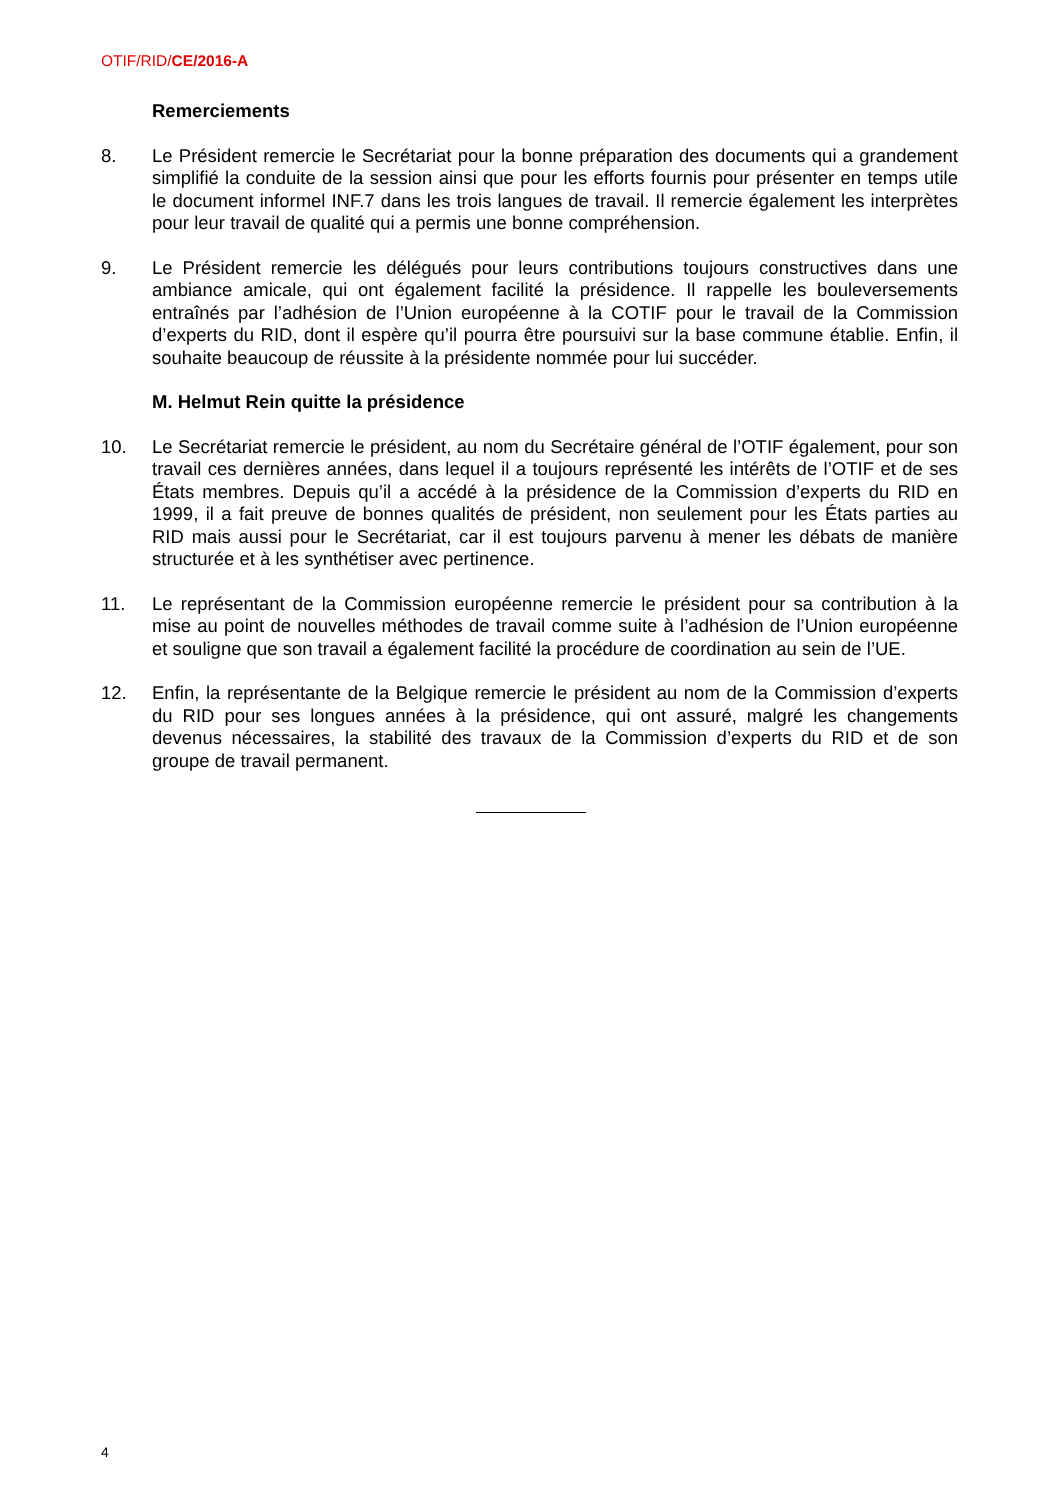OTIF/RID/CE/2016-A
Remerciements
8. Le Président remercie le Secrétariat pour la bonne préparation des documents qui a grandement simplifié la conduite de la session ainsi que pour les efforts fournis pour présenter en temps utile le document informel INF.7 dans les trois langues de travail. Il remercie également les interprètes pour leur travail de qualité qui a permis une bonne compréhension.
9. Le Président remercie les délégués pour leurs contributions toujours constructives dans une ambiance amicale, qui ont également facilité la présidence. Il rappelle les bouleversements entraînés par l’adhésion de l’Union européenne à la COTIF pour le travail de la Commission d’experts du RID, dont il espère qu’il pourra être poursuivi sur la base commune établie. Enfin, il souhaite beaucoup de réussite à la présidente nommée pour lui succéder.
M. Helmut Rein quitte la présidence
10. Le Secrétariat remercie le président, au nom du Secrétaire général de l’OTIF également, pour son travail ces dernières années, dans lequel il a toujours représenté les intérêts de l’OTIF et de ses États membres. Depuis qu’il a accédé à la présidence de la Commission d’experts du RID en 1999, il a fait preuve de bonnes qualités de président, non seulement pour les États parties au RID mais aussi pour le Secrétariat, car il est toujours parvenu à mener les débats de manière structurée et à les synthétiser avec pertinence.
11. Le représentant de la Commission européenne remercie le président pour sa contribution à la mise au point de nouvelles méthodes de travail comme suite à l’adhésion de l’Union européenne et souligne que son travail a également facilité la procédure de coordination au sein de l’UE.
12. Enfin, la représentante de la Belgique remercie le président au nom de la Commission d’experts du RID pour ses longues années à la présidence, qui ont assuré, malgré les changements devenus nécessaires, la stabilité des travaux de la Commission d’experts du RID et de son groupe de travail permanent.
4